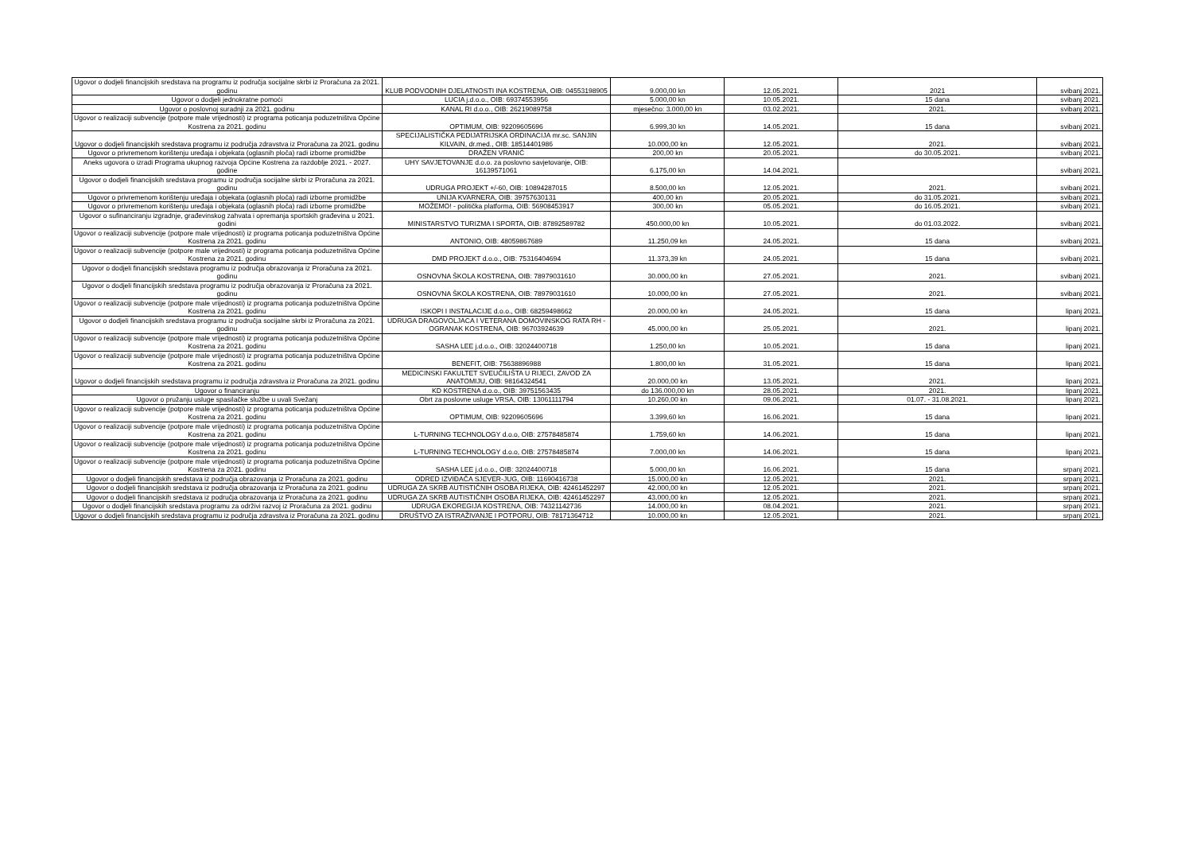| Ugovor o dodjeli financijskih sredstava na programu iz područja socijalne skrbi iz Proračuna za 2021. godinu | KLUB PODVODNIH DJELATNOSTI INA KOSTRENA, OIB: 04553198905 | 9.000,00 kn | 12.05.2021. | 2021 | svibanj 2021. |
| Ugovor o dodjeli jednokratne pomoći | LUCIA j.d.o.o., OIB: 69374553956 | 5.000,00 kn | 10.05.2021. | 15 dana | svibanj 2021. |
| Ugovor o poslovnoj suradnji za 2021. godinu | KANAL RI d.o.o., OIB: 26219089758 | mjesečno: 3.000,00 kn | 03.02.2021. | 2021. | svibanj 2021. |
| Ugovor o realizaciji subvencije (potpore male vrijednosti) iz programa poticanja poduzetništva Općine Kostrena za 2021. godinu | OPTIMUM, OIB: 92209605696 | 6.999,30 kn | 14.05.2021. | 15 dana | svibanj 2021. |
| Ugovor o dodjeli financijskih sredstava programu iz područja zdravstva iz Proračuna za 2021. godinu | SPECIJALISTIČKA PEDIJATRIJSKA ORDINACIJA mr.sc. SANJIN KILVAIN, dr.med., OIB: 18514401986 | 10.000,00 kn | 12.05.2021. | 2021. | svibanj 2021. |
| Ugovor o privremenom korištenju uređaja i objekata (oglasnih ploča) radi izborne promidžbe | DRAŽEN VRANIĆ | 200,00 kn | 20.05.2021. | do 30.05.2021. | svibanj 2021. |
| Aneks ugovora o izradi Programa ukupnog razvoja Općine Kostrena za razdoblje 2021. - 2027. godine | UHY SAVJETOVANJE d.o.o. za poslovno savjetovanje, OIB: 16139571061 | 6.175,00 kn | 14.04.2021. | | svibanj 2021. |
| Ugovor o dodjeli financijskih sredstava programu iz područja socijalne skrbi iz Proračuna za 2021. godinu | UDRUGA PROJEKT +/-60, OIB: 10894287015 | 8.500,00 kn | 12.05.2021. | 2021. | svibanj 2021. |
| Ugovor o privremenom korištenju uređaja i objekata (oglasnih ploča) radi izborne promidžbe | UNIJA KVARNERA, OIB: 39757630131 | 400,00 kn | 20.05.2021. | do 31.05.2021. | svibanj 2021. |
| Ugovor o privremenom korištenju uređaja i objekata (oglasnih ploča) radi izborne promidžbe | MOŽEMO! - politička platforma, OIB: 56908453917 | 300,00 kn | 05.05.2021. | do 16.05.2021. | svibanj 2021. |
| Ugovor o sufinanciranju izgradnje, građevinskog zahvata i opremanja sportskih građevina u 2021. godini | MINISTARSTVO TURIZMA I SPORTA, OIB: 87892589782 | 450.000,00 kn | 10.05.2021. | do 01.03.2022. | svibanj 2021. |
| Ugovor o realizaciji subvencije (potpore male vrijednosti) iz programa poticanja poduzetništva Općine Kostrena za 2021. godinu | ANTONIO, OIB: 48059867689 | 11.250,09 kn | 24.05.2021. | 15 dana | svibanj 2021. |
| Ugovor o realizaciji subvencije (potpore male vrijednosti) iz programa poticanja poduzetništva Općine Kostrena za 2021. godinu | DMD PROJEKT d.o.o., OIB: 75316404694 | 11.373,39 kn | 24.05.2021. | 15 dana | svibanj 2021. |
| Ugovor o dodjeli financijskih sredstava programu iz područja obrazovanja iz Proračuna za 2021. godinu | OSNOVNA ŠKOLA KOSTRENA, OIB: 78979031610 | 30.000,00 kn | 27.05.2021. | 2021. | svibanj 2021. |
| Ugovor o dodjeli financijskih sredstava programu iz područja obrazovanja iz Proračuna za 2021. godinu | OSNOVNA ŠKOLA KOSTRENA, OIB: 78979031610 | 10.000,00 kn | 27.05.2021. | 2021. | svibanj 2021. |
| Ugovor o realizaciji subvencije (potpore male vrijednosti) iz programa poticanja poduzetništva Općine Kostrena za 2021. godinu | ISKOPI I INSTALACIJE d.o.o., OIB: 68259498662 | 20.000,00 kn | 24.05.2021. | 15 dana | lipanj 2021. |
| Ugovor o dodjeli financijskih sredstava programu iz područja socijalne skrbi iz Proračuna za 2021. godinu | UDRUGA DRAGOVOLJACA I VETERANA DOMOVINSKOG RATA RH - OGRANAK KOSTRENA, OIB: 96703924639 | 45.000,00 kn | 25.05.2021. | 2021. | lipanj 2021. |
| Ugovor o realizaciji subvencije (potpore male vrijednosti) iz programa poticanja poduzetništva Općine Kostrena za 2021. godinu | SASHA LEE j.d.o.o., OIB: 32024400718 | 1.250,00 kn | 10.05.2021. | 15 dana | lipanj 2021. |
| Ugovor o realizaciji subvencije (potpore male vrijednosti) iz programa poticanja poduzetništva Općine Kostrena za 2021. godinu | BENEFIT, OIB: 75638896988 | 1.800,00 kn | 31.05.2021. | 15 dana | lipanj 2021. |
| Ugovor o dodjeli financijskih sredstava programu iz područja zdravstva iz Proračuna za 2021. godinu | MEDICINSKI FAKULTET SVEUČILIŠTA U RIJECI, ZAVOD ZA ANATOMIJU, OIB: 98164324541 | 20.000,00 kn | 13.05.2021. | 2021. | lipanj 2021. |
| Ugovor o financiranju | KD KOSTRENA d.o.o., OIB: 39751563435 | do 136.000,00 kn | 28.05.2021. | 2021. | lipanj 2021. |
| Ugovor o pružanju usluge spasilačke službe u uvali Svežanj | Obrt za poslovne usluge VRSA, OIB: 13061111794 | 10.260,00 kn | 09.06.2021. | 01.07. - 31.08.2021. | lipanj 2021. |
| Ugovor o realizaciji subvencije (potpore male vrijednosti) iz programa poticanja poduzetništva Općine Kostrena za 2021. godinu | OPTIMUM, OIB: 92209605696 | 3.399,60 kn | 16.06.2021. | 15 dana | lipanj 2021. |
| Ugovor o realizaciji subvencije (potpore male vrijednosti) iz programa poticanja poduzetništva Općine Kostrena za 2021. godinu | L-TURNING TECHNOLOGY d.o.o, OIB: 27578485874 | 1.759,60 kn | 14.06.2021. | 15 dana | lipanj 2021. |
| Ugovor o realizaciji subvencije (potpore male vrijednosti) iz programa poticanja poduzetništva Općine Kostrena za 2021. godinu | L-TURNING TECHNOLOGY d.o.o, OIB: 27578485874 | 7.000,00 kn | 14.06.2021. | 15 dana | lipanj 2021. |
| Ugovor o realizaciji subvencije (potpore male vrijednosti) iz programa poticanja poduzetništva Općine Kostrena za 2021. godinu | SASHA LEE j.d.o.o., OIB: 32024400718 | 5.000,00 kn | 16.06.2021. | 15 dana | srpanj 2021. |
| Ugovor o dodjeli financijskih sredstava iz područja obrazovanja iz Proračuna za 2021. godinu | ODRED IZVIĐAČA SJEVER-JUG, OIB: 11690416738 | 15.000,00 kn | 12.05.2021. | 2021. | srpanj 2021. |
| Ugovor o dodjeli financijskih sredstava iz područja obrazovanja iz Proračuna za 2021. godinu | UDRUGA ZA SKRB AUTISTIČNIH OSOBA RIJEKA, OIB: 42461452297 | 42.000,00 kn | 12.05.2021. | 2021. | srpanj 2021. |
| Ugovor o dodjeli financijskih sredstava iz područja obrazovanja iz Proračuna za 2021. godinu | UDRUGA ZA SKRB AUTISTIČNIH OSOBA RIJEKA, OIB: 42461452297 | 43.000,00 kn | 12.05.2021. | 2021. | srpanj 2021. |
| Ugovor o dodjeli financijskih sredstava programu za održivi razvoj iz Proračuna za 2021. godinu | UDRUGA EKOREGIJA KOSTRENA, OIB: 74321142736 | 14.000,00 kn | 08.04.2021. | 2021. | srpanj 2021. |
| Ugovor o dodjeli financijskih sredstava programu iz područja zdravstva iz Proračuna za 2021. godinu | DRUŠTVO ZA ISTRAŽIVANJE I POTPORU, OIB: 78171364712 | 10.000,00 kn | 12.05.2021. | 2021. | srpanj 2021. |